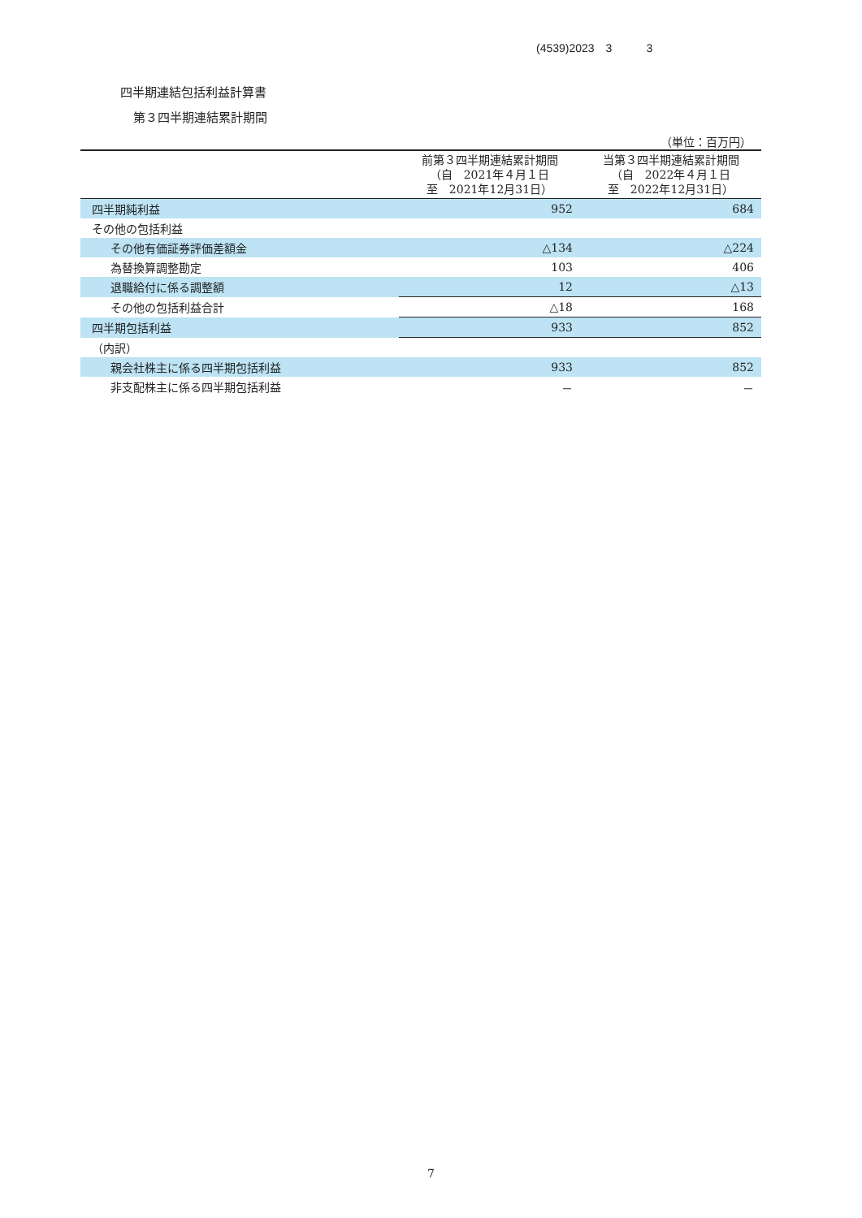(4539)2023　3　　　3
四半期連結包括利益計算書
第３四半期連結累計期間
（単位：百万円）
| | 前第３四半期連結累計期間 （自 2021年４月１日 至 2021年12月31日） | 当第３四半期連結累計期間 （自 2022年４月１日 至 2022年12月31日） |
| --- | --- | --- |
| 四半期純利益 | 952 | 684 |
| その他の包括利益 | | |
| その他有価証券評価差額金 | △134 | △224 |
| 為替換算調整勘定 | 103 | 406 |
| 退職給付に係る調整額 | 12 | △13 |
| その他の包括利益合計 | △18 | 168 |
| 四半期包括利益 | 933 | 852 |
| （内訳） | | |
| 親会社株主に係る四半期包括利益 | 933 | 852 |
| 非支配株主に係る四半期包括利益 | － | － |
7